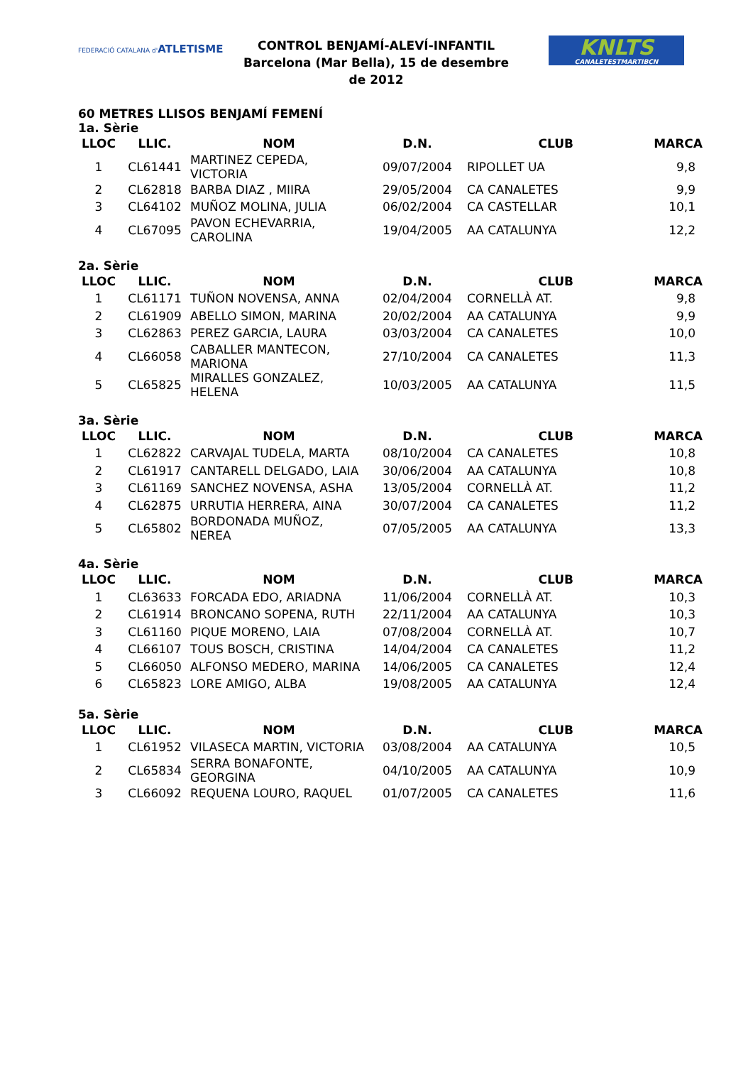FEDERACIÓ CATALANA d'ATLETISME
CONTROL BENJAMÍ-ALEVÍ-INFANTIL
Barcelona (Mar Bella), 15 de desembre de 2012
KNLTS
CANALETESTMARTIBCN
60 METRES LLISOS BENJAMÍ FEMENÍ
1a. Sèrie
| LLOC | LLIC. | NOM | D.N. | CLUB | MARCA |
| --- | --- | --- | --- | --- | --- |
| 1 | CL61441 | MARTINEZ CEPEDA, VICTORIA | 09/07/2004 | RIPOLLET UA | 9,8 |
| 2 | CL62818 | BARBA DIAZ , MIIRA | 29/05/2004 | CA CANALETES | 9,9 |
| 3 | CL64102 | MUÑOZ MOLINA, JULIA | 06/02/2004 | CA CASTELLAR | 10,1 |
| 4 | CL67095 | PAVON ECHEVARRIA, CAROLINA | 19/04/2005 | AA CATALUNYA | 12,2 |
2a. Sèrie
| LLOC | LLIC. | NOM | D.N. | CLUB | MARCA |
| --- | --- | --- | --- | --- | --- |
| 1 | CL61171 | TUÑON NOVENSA, ANNA | 02/04/2004 | CORNELLÀ AT. | 9,8 |
| 2 | CL61909 | ABELLO SIMON, MARINA | 20/02/2004 | AA CATALUNYA | 9,9 |
| 3 | CL62863 | PEREZ GARCIA, LAURA | 03/03/2004 | CA CANALETES | 10,0 |
| 4 | CL66058 | CABALLER MANTECON, MARIONA | 27/10/2004 | CA CANALETES | 11,3 |
| 5 | CL65825 | MIRALLES GONZALEZ, HELENA | 10/03/2005 | AA CATALUNYA | 11,5 |
3a. Sèrie
| LLOC | LLIC. | NOM | D.N. | CLUB | MARCA |
| --- | --- | --- | --- | --- | --- |
| 1 | CL62822 | CARVAJAL TUDELA, MARTA | 08/10/2004 | CA CANALETES | 10,8 |
| 2 | CL61917 | CANTARELL DELGADO, LAIA | 30/06/2004 | AA CATALUNYA | 10,8 |
| 3 | CL61169 | SANCHEZ NOVENSA, ASHA | 13/05/2004 | CORNELLÀ AT. | 11,2 |
| 4 | CL62875 | URRUTIA HERRERA, AINA | 30/07/2004 | CA CANALETES | 11,2 |
| 5 | CL65802 | BORDONADA MUÑOZ, NEREA | 07/05/2005 | AA CATALUNYA | 13,3 |
4a. Sèrie
| LLOC | LLIC. | NOM | D.N. | CLUB | MARCA |
| --- | --- | --- | --- | --- | --- |
| 1 | CL63633 | FORCADA EDO, ARIADNA | 11/06/2004 | CORNELLÀ AT. | 10,3 |
| 2 | CL61914 | BRONCANO SOPENA, RUTH | 22/11/2004 | AA CATALUNYA | 10,3 |
| 3 | CL61160 | PIQUE MORENO, LAIA | 07/08/2004 | CORNELLÀ AT. | 10,7 |
| 4 | CL66107 | TOUS BOSCH, CRISTINA | 14/04/2004 | CA CANALETES | 11,2 |
| 5 | CL66050 | ALFONSO MEDERO, MARINA | 14/06/2005 | CA CANALETES | 12,4 |
| 6 | CL65823 | LORE AMIGO, ALBA | 19/08/2005 | AA CATALUNYA | 12,4 |
5a. Sèrie
| LLOC | LLIC. | NOM | D.N. | CLUB | MARCA |
| --- | --- | --- | --- | --- | --- |
| 1 | CL61952 | VILASECA MARTIN, VICTORIA | 03/08/2004 | AA CATALUNYA | 10,5 |
| 2 | CL65834 | SERRA BONAFONTE, GEORGINA | 04/10/2005 | AA CATALUNYA | 10,9 |
| 3 | CL66092 | REQUENA LOURO, RAQUEL | 01/07/2005 | CA CANALETES | 11,6 |